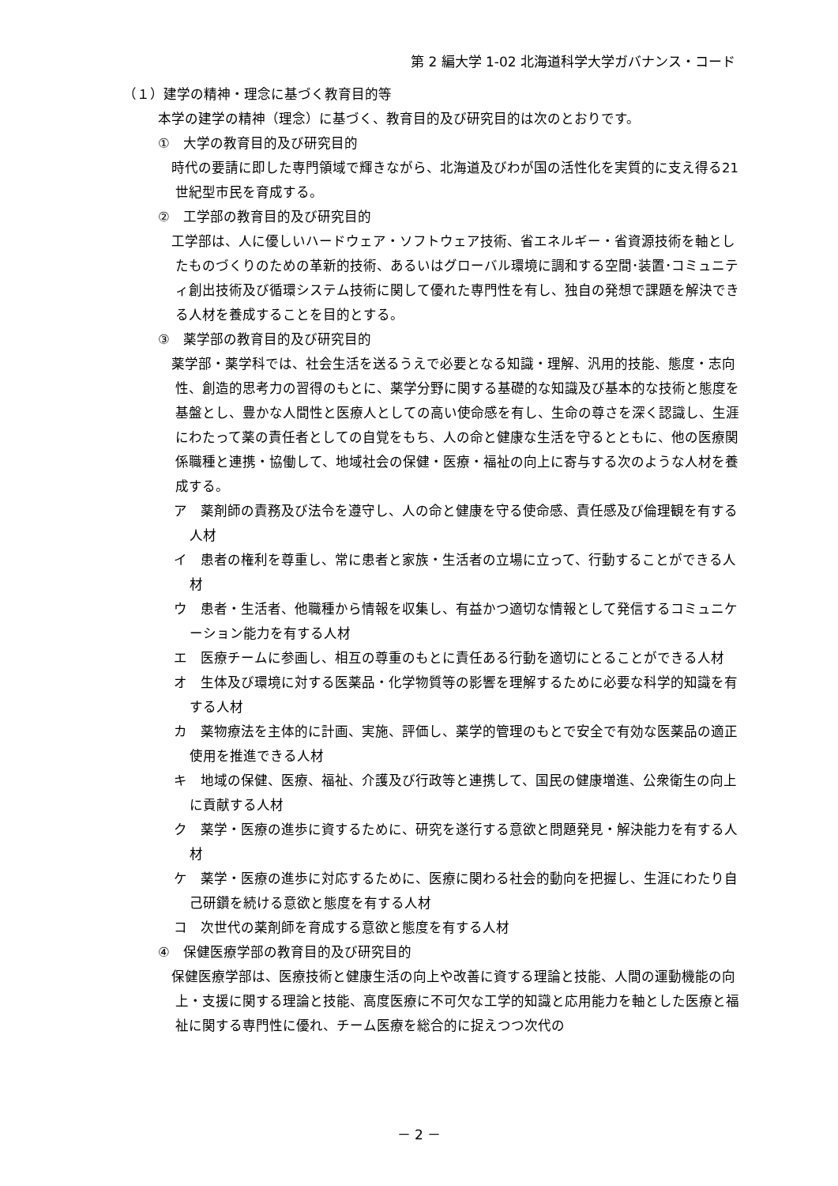第 2 編大学 1-02 北海道科学大学ガバナンス・コード
（１）建学の精神・理念に基づく教育目的等
本学の建学の精神（理念）に基づく、教育目的及び研究目的は次のとおりです。
①　大学の教育目的及び研究目的
　時代の要請に即した専門領域で輝きながら、北海道及びわが国の活性化を実質的に支え得る21世紀型市民を育成する。
②　工学部の教育目的及び研究目的
　工学部は、人に優しいハードウェア・ソフトウェア技術、省エネルギー・省資源技術を軸としたものづくりのための革新的技術、あるいはグローバル環境に調和する空間･装置･コミュニティ創出技術及び循環システム技術に関して優れた専門性を有し、独自の発想で課題を解決できる人材を養成することを目的とする。
③　薬学部の教育目的及び研究目的
　薬学部・薬学科では、社会生活を送るうえで必要となる知識・理解、汎用的技能、態度・志向性、創造的思考力の習得のもとに、薬学分野に関する基礎的な知識及び基本的な技術と態度を基盤とし、豊かな人間性と医療人としての高い使命感を有し、生命の尊さを深く認識し、生涯にわたって薬の責任者としての自覚をもち、人の命と健康な生活を守るとともに、他の医療関係職種と連携・協働して、地域社会の保健・医療・福祉の向上に寄与する次のような人材を養成する。
ア　薬剤師の責務及び法令を遵守し、人の命と健康を守る使命感、責任感及び倫理観を有する人材
イ　患者の権利を尊重し、常に患者と家族・生活者の立場に立って、行動することができる人材
ウ　患者・生活者、他職種から情報を収集し、有益かつ適切な情報として発信するコミュニケーション能力を有する人材
エ　医療チームに参画し、相互の尊重のもとに責任ある行動を適切にとることができる人材
オ　生体及び環境に対する医薬品・化学物質等の影響を理解するために必要な科学的知識を有する人材
カ　薬物療法を主体的に計画、実施、評価し、薬学的管理のもとで安全で有効な医薬品の適正使用を推進できる人材
キ　地域の保健、医療、福祉、介護及び行政等と連携して、国民の健康増進、公衆衛生の向上に貢献する人材
ク　薬学・医療の進歩に資するために、研究を遂行する意欲と問題発見・解決能力を有する人材
ケ　薬学・医療の進歩に対応するために、医療に関わる社会的動向を把握し、生涯にわたり自己研鑽を続ける意欲と態度を有する人材
コ　次世代の薬剤師を育成する意欲と態度を有する人材
④　保健医療学部の教育目的及び研究目的
　保健医療学部は、医療技術と健康生活の向上や改善に資する理論と技能、人間の運動機能の向上・支援に関する理論と技能、高度医療に不可欠な工学的知識と応用能力を軸とした医療と福祉に関する専門性に優れ、チーム医療を総合的に捉えつつ次代の
－ 2 －